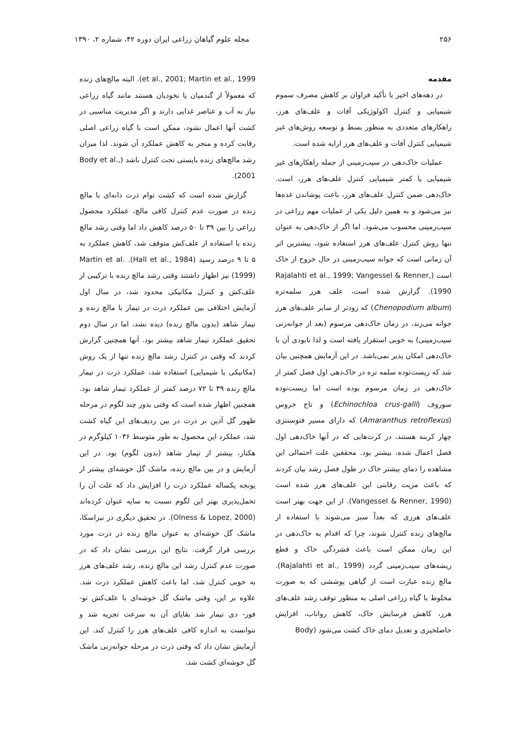۲۵۶ مجله علوم گیاهان زراعی ایران دوره ۴۲، شماره ۲، ۱۳۹۰
مقدمه
در دهه‌های اخیر با تأکید فراوان بر کاهش مصرف سموم شیمیایی و کنترل اکولوژیکی آفات و علف‌های هرز، راهکارهای متعددی به منظور بسط و توسعه روش‌های غیر شیمیایی کنترل آفات و علف‌های هرز ارایه شده است.
عملیات خاک‌دهی در سیب‌زمینی از جمله راهکارهای غیر شیمیایی یا کمتر شیمیایی کنترل علف‌های هرز، است. خاک‌دهی ضمن کنترل علف‌های هرز، باعث پوشاندن غده‌ها نیز می‌شود و به همین دلیل یکی از عملیات مهم زراعی در سیب‌زمینی محسوب می‌شود. اما اگر از خاک‌دهی به عنوان تنها روش کنترل علف‌های هرز استفاده شود، بیشترین اثر آن زمانی است که جوانه سیب‌زمینی در حال خروج از خاک است (Rajalahti et al., 1999; Vangessel & Renner, 1990). گزارش شده است، علف هرز سلمه‌تره (Chenopodium album) که زودتر از سایر علف‌های هرز جوانه می‌زند، در زمان خاک‌دهی مرسوم (بعد از جوانه‌زنی سیب‌زمینی) به خوبی استقرار یافته است و لذا نابودی آن با خاک‌دهی امکان پذیر نمی‌باشد. در این آزمایش همچنین بیان شد که زیست‌توده سلمه تره در خاک‌دهی اول فصل کمتر از خاک‌دهی در زمان مرسوم بوده است اما زیست‌توده سوروف (Echinochloa crus-galli) و تاج خروس (Amaranthus retroflexus) که دارای مسیر فتوسنتزی چهار کربنه هستند، در کرت‌هایی که در آنها خاک‌دهی اول فصل اعمال شده، بیشتر بود. محققین علت احتمالی این مشاهده را دمای بیشتر خاک در طول فصل رشد بیان کردند که باعث مزیت رقابتی این علف‌های هرز شده است (Vangessel & Renner, 1990). از این جهت بهتر است علف‌های هرزی که بعداً سبز می‌شوند با استفاده از مالچ‌های زنده کنترل شوند، چرا که اقدام به خاک‌دهی در این زمان ممکن است باعث فشردگی خاک و قطع ریشه‌های سیب‌زمینی گردد (Rajalahti et al., 1999). مالچ زنده عبارت است از گیاهی پوششی که به صورت مخلوط با گیاه زراعی اصلی به منظور توقف رشد علف‌های هرز، کاهش فرسایش خاک، کاهش رواناب، افزایش حاصلخیزی و تعدیل دمای خاک کشت می‌شود (Body
et al., 2001; Martin et al., 1999). البته مالچ‌های زنده که معمولاً از گندمیان یا نخودیان هستند مانند گیاه زراعی نیاز به آب و عناصر غذایی دارند و اگر مدیریت مناسبی در کشت آنها اعمال نشود، ممکن است با گیاه زراعی اصلی رقابت کرده و منجر به کاهش عملکرد آن شوند. لذا میزان رشد مالچ‌های زنده بایستی تحت کنترل باشد (Body et al., 2001).
گزارش شده است که کشت توام ذرت دانه‌ای با مالچ زنده در صورت عدم کنترل کافی مالچ، عملکرد محصول زراعی را بین ۳۹ تا ۵۰ درصد کاهش داد اما وقتی رشد مالچ زنده با استفاده از علف‌کش متوقف شد، کاهش عملکرد به ۵ تا ۹ درصد رسید (Hall et al., 1984). Martin et al. (1999) نیز اظهار داشتند وقتی رشد مالچ زنده با ترکیبی از علف‌کش و کنترل مکانیکی محدود شد، در سال اول آزمایش اختلافی بین عملکرد ذرت در تیمار با مالچ زنده و تیمار شاهد (بدون مالچ زنده) دیده نشد، اما در سال دوم تحقیق عملکرد تیمار شاهد بیشتر بود. آنها همچنین گزارش کردند که وقتی در کنترل رشد مالچ زنده تنها از یک روش (مکانیکی یا شیمیایی) استفاده شد، عملکرد ذرت در تیمار مالچ زنده ۳۹ تا ۷۲ درصد کمتر از عملکرد تیمار شاهد بود. همچنین اظهار شده است که وقتی بذور چند لگوم در مرحله ظهور گل آذین نر ذرت در بین ردیف‌های این گیاه کشت شد، عملکرد این محصول به طور متوسط ۱۰۳۶ کیلوگرم در هکتار، بیشتر از تیمار شاهد (بدون لگوم) بود. در این آزمایش و در بین مالچ زنده، ماشک گل خوشه‌ای بیشتر از یونجه یکساله عملکرد ذرت را افزایش داد که علت آن را تحمل‌پذیری بهتر این لگوم نسبت به سایه عنوان کرده‌اند (Olness & Lopez, 2000). در تحقیق دیگری در نبراسکا، ماشک گل خوشه‌ای به عنوان مالچ زنده در ذرت مورد بررسی قرار گرفت. نتایج این بررسی نشان داد که در صورت عدم کنترل رشد این مالچ زنده، رشد علف‌های هرز به خوبی کنترل شد، اما باعث کاهش عملکرد ذرت شد. علاوه بر این، وقتی ماشک گل خوشه‌ای با علف‌کش تو- فور- دی تیمار شد بقایای آن به سرعت تجزیه شد و نتوانست به اندازه کافی علف‌های هرز را کنترل کند. این آزمایش نشان داد که وقتی ذرت در مرحله جوانه‌زنی ماشک گل خوشه‌ای کشت شد،